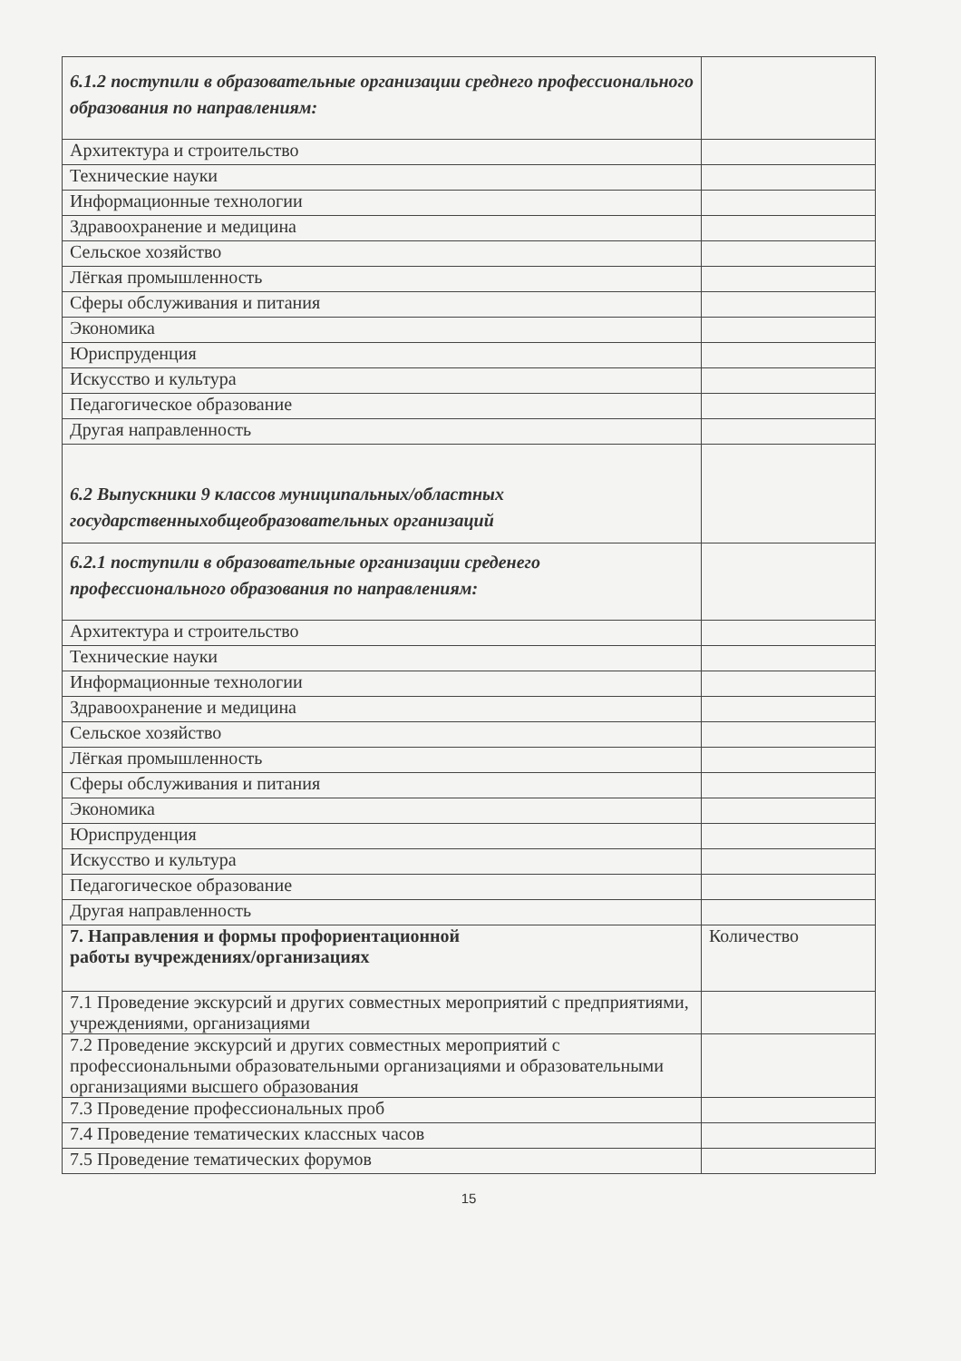| 6.1.2 поступили в образовательные организации среднего профессионального образования по направлениям: | |
| Архитектура и строительство | |
| Технические науки | |
| Информационные технологии | |
| Здравоохранение и медицина | |
| Сельское хозяйство | |
| Лёгкая промышленность | |
| Сферы обслуживания и питания | |
| Экономика | |
| Юриспруденция | |
| Искусство и культура | |
| Педагогическое образование | |
| Другая направленность | |
| 6.2 Выпускники 9 классов муниципальных/областных государственныхобщеобразовательных организаций | |
| 6.2.1 поступили в образовательные организации среденего профессионального образования по направлениям: | |
| Архитектура и строительство | |
| Технические науки | |
| Информационные технологии | |
| Здравоохранение и медицина | |
| Сельское хозяйство | |
| Лёгкая промышленность | |
| Сферы обслуживания и питания | |
| Экономика | |
| Юриспруденция | |
| Искусство и культура | |
| Педагогическое образование | |
| Другая направленность | |
| 7. Направления и формы профориентационной работы вучреждениях/организациях | Количество |
| 7.1 Проведение экскурсий и других совместных мероприятий с предприятиями, учреждениями, организациями | |
| 7.2 Проведение экскурсий и других совместных мероприятий с профессиональными образовательными организациями и образовательными организациями высшего образования | |
| 7.3 Проведение профессиональных проб | |
| 7.4 Проведение тематических классных часов | |
| 7.5 Проведение тематических форумов | |
15